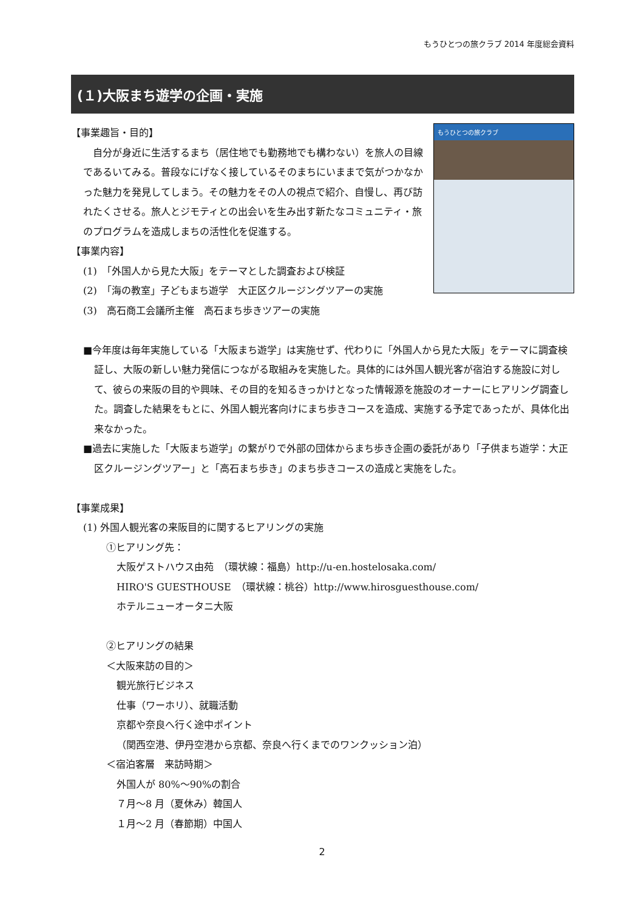もうひとつの旅クラブ 2014 年度総会資料
(１)大阪まち遊学の企画・実施
もうひとつの旅クラブ
【事業趣旨・目的】
　自分が身近に生活するまち（居住地でも勤務地でも構わない）を旅人の目線であるいてみる。普段なにげなく接しているそのまちにいままで気がつかなかった魅力を発見してしまう。その魅力をその人の視点で紹介、自慢し、再び訪れたくさせる。旅人とジモティとの出会いを生み出す新たなコミュニティ・旅のプログラムを造成しまちの活性化を促進する。
【事業内容】
(1)　「外国人から見た大阪」をテーマとした調査および検証
(2)　「海の教室」子どもまち遊学　大正区クルージングツアーの実施
(3)　高石商工会議所主催　高石まち歩きツアーの実施
■今年度は毎年実施している「大阪まち遊学」は実施せず、代わりに「外国人から見た大阪」をテーマに調査検証し、大阪の新しい魅力発信につながる取組みを実施した。具体的には外国人観光客が宿泊する施設に対して、彼らの来阪の目的や興味、その目的を知るきっかけとなった情報源を施設のオーナーにヒアリング調査した。調査した結果をもとに、外国人観光客向けにまち歩きコースを造成、実施する予定であったが、具体化出来なかった。
■過去に実施した「大阪まち遊学」の繋がりで外部の団体からまち歩き企画の委託があり「子供まち遊学：大正区クルージングツアー」と「高石まち歩き」のまち歩きコースの造成と実施をした。
【事業成果】
(1) 外国人観光客の来阪目的に関するヒアリングの実施
①ヒアリング先：
大阪ゲストハウス由苑　（環状線：福島）http://u-en.hostelosaka.com/
HIRO'S GUESTHOUSE　（環状線：桃谷）http://www.hirosguesthouse.com/
ホテルニューオータニ大阪
②ヒアリングの結果
＜大阪来訪の目的＞
観光旅行ビジネス
仕事（ワーホリ）、就職活動
京都や奈良へ行く途中ポイント
（関西空港、伊丹空港から京都、奈良へ行くまでのワンクッション泊）
＜宿泊客層　来訪時期＞
外国人が 80%～90%の割合
７月～8 月（夏休み）韓国人
１月～2 月（春節期）中国人
2